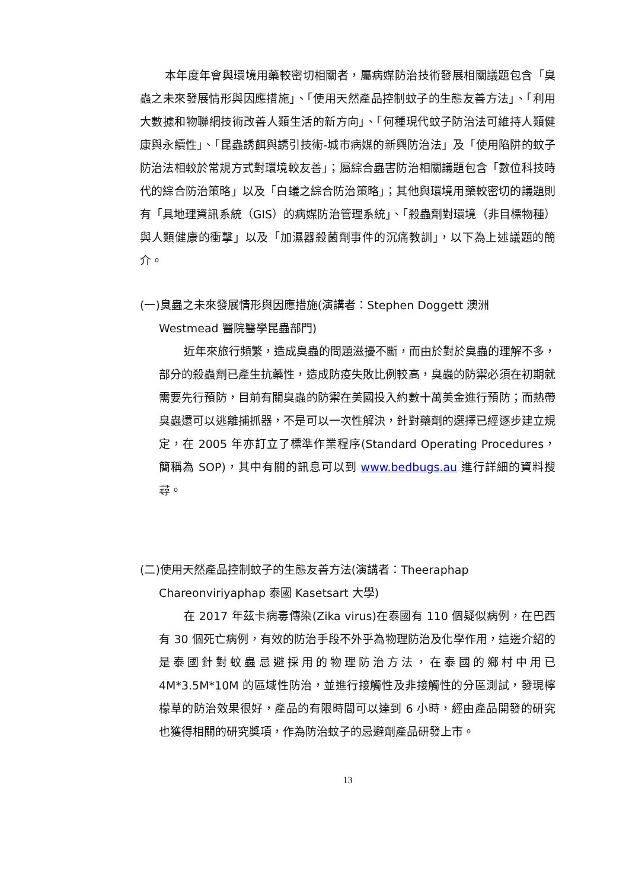本年度年會與環境用藥較密切相關者，屬病媒防治技術發展相關議題包含「臭蟲之未來發展情形與因應措施」、「使用天然產品控制蚊子的生態友善方法」、「利用大數據和物聯網技術改善人類生活的新方向」、「何種現代蚊子防治法可維持人類健康與永續性」、「昆蟲誘餌與誘引技術-城市病媒的新興防治法」及「使用陷阱的蚊子防治法相較於常規方式對環境較友善」；屬綜合蟲害防治相關議題包含「數位科技時代的綜合防治策略」以及「白蟻之綜合防治策略」；其他與環境用藥較密切的議題則有「具地理資訊系統（GIS）的病媒防治管理系統」、「殺蟲劑對環境（非目標物種）與人類健康的衝擊」以及「加濕器殺菌劑事件的沉痛教訓」，以下為上述議題的簡介。
(一)臭蟲之未來發展情形與因應措施(演講者：Stephen Doggett 澳洲
Westmead 醫院醫學昆蟲部門)
近年來旅行頻繁，造成臭蟲的問題滋擾不斷，而由於對於臭蟲的理解不多，部分的殺蟲劑已產生抗藥性，造成防疫失敗比例較高，臭蟲的防禦必須在初期就需要先行預防，目前有關臭蟲的防禦在美國投入約數十萬美金進行預防；而熱帶臭蟲還可以逃離捕抓器，不是可以一次性解決，針對藥劑的選擇已經逐步建立規定，在 2005 年亦訂立了標準作業程序(Standard Operating Procedures，簡稱為 SOP)，其中有關的訊息可以到 www.bedbugs.au 進行詳細的資料搜尋。
(二)使用天然產品控制蚊子的生態友善方法(演講者：Theeraphap
Chareonviriyaphap 泰國 Kasetsart 大學)
在 2017 年茲卡病毒傳染(Zika virus)在泰國有 110 個疑似病例，在巴西有 30 個死亡病例，有效的防治手段不外乎為物理防治及化學作用，這邊介紹的是泰國針對蚊蟲忌避採用的物理防治方法，在泰國的鄉村中用已 4M*3.5M*10M 的區域性防治，並進行接觸性及非接觸性的分區測試，發現檸檬草的防治效果很好，產品的有限時間可以達到 6 小時，經由產品開發的研究也獲得相關的研究獎項，作為防治蚊子的忌避劑產品研發上市。
13